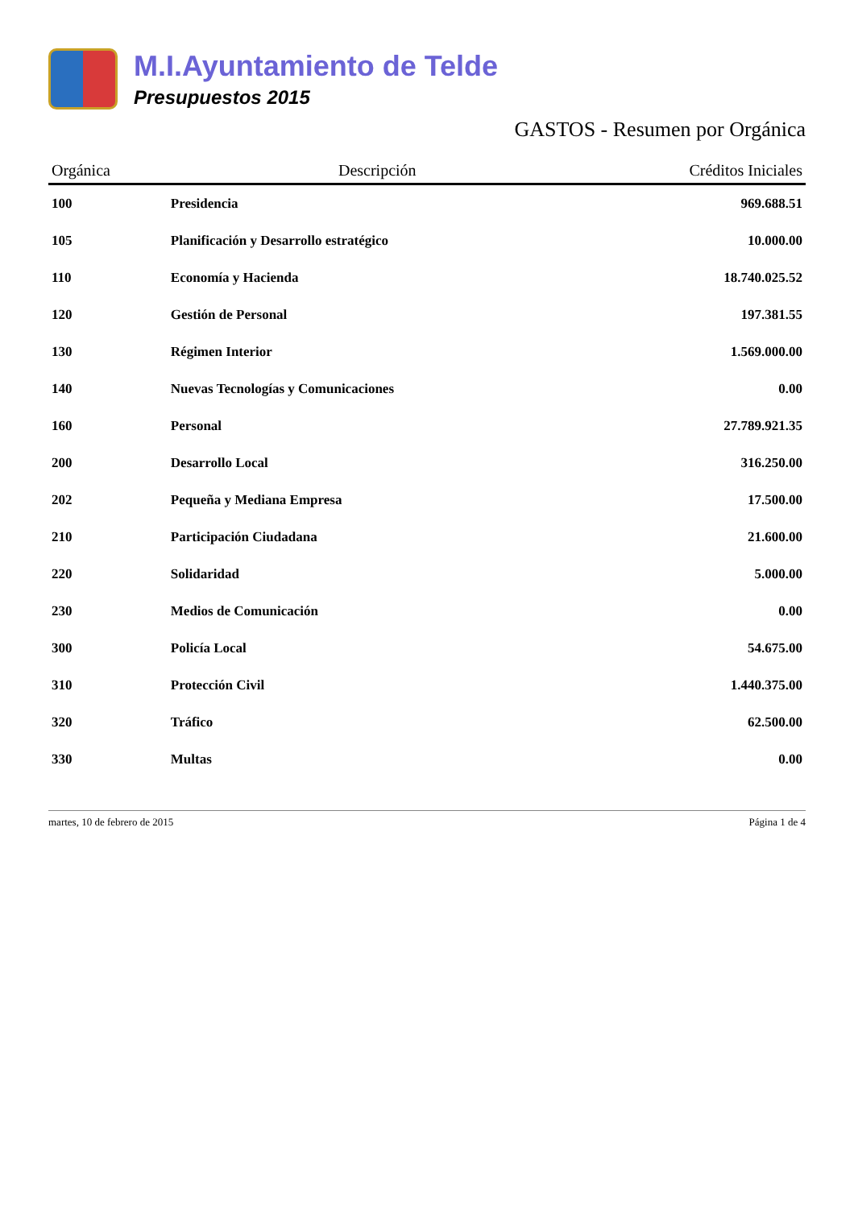M.I.Ayuntamiento de Telde
Presupuestos 2015
GASTOS - Resumen por Orgánica
| Orgánica | Descripción | Créditos Iniciales |
| --- | --- | --- |
| 100 | Presidencia | 969.688.51 |
| 105 | Planificación y Desarrollo estratégico | 10.000.00 |
| 110 | Economía y Hacienda | 18.740.025.52 |
| 120 | Gestión de Personal | 197.381.55 |
| 130 | Régimen Interior | 1.569.000.00 |
| 140 | Nuevas Tecnologías y Comunicaciones | 0.00 |
| 160 | Personal | 27.789.921.35 |
| 200 | Desarrollo Local | 316.250.00 |
| 202 | Pequeña y Mediana Empresa | 17.500.00 |
| 210 | Participación Ciudadana | 21.600.00 |
| 220 | Solidaridad | 5.000.00 |
| 230 | Medios de Comunicación | 0.00 |
| 300 | Policía Local | 54.675.00 |
| 310 | Protección Civil | 1.440.375.00 |
| 320 | Tráfico | 62.500.00 |
| 330 | Multas | 0.00 |
martes, 10 de febrero de 2015 Página 1 de 4